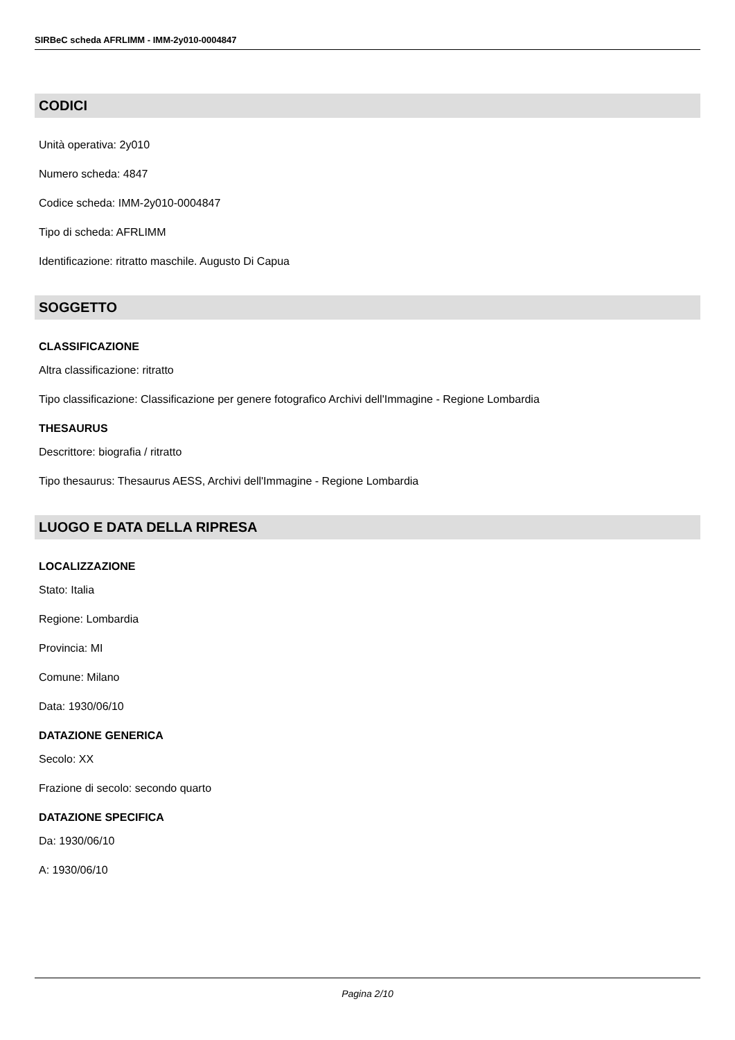SIRBeC scheda AFRLIMM - IMM-2y010-0004847
CODICI
Unità operativa: 2y010
Numero scheda: 4847
Codice scheda: IMM-2y010-0004847
Tipo di scheda: AFRLIMM
Identificazione: ritratto maschile. Augusto Di Capua
SOGGETTO
CLASSIFICAZIONE
Altra classificazione: ritratto
Tipo classificazione: Classificazione per genere fotografico Archivi dell'Immagine - Regione Lombardia
THESAURUS
Descrittore: biografia / ritratto
Tipo thesaurus: Thesaurus AESS, Archivi dell'Immagine - Regione Lombardia
LUOGO E DATA DELLA RIPRESA
LOCALIZZAZIONE
Stato: Italia
Regione: Lombardia
Provincia: MI
Comune: Milano
Data: 1930/06/10
DATAZIONE GENERICA
Secolo: XX
Frazione di secolo: secondo quarto
DATAZIONE SPECIFICA
Da: 1930/06/10
A: 1930/06/10
Pagina 2/10